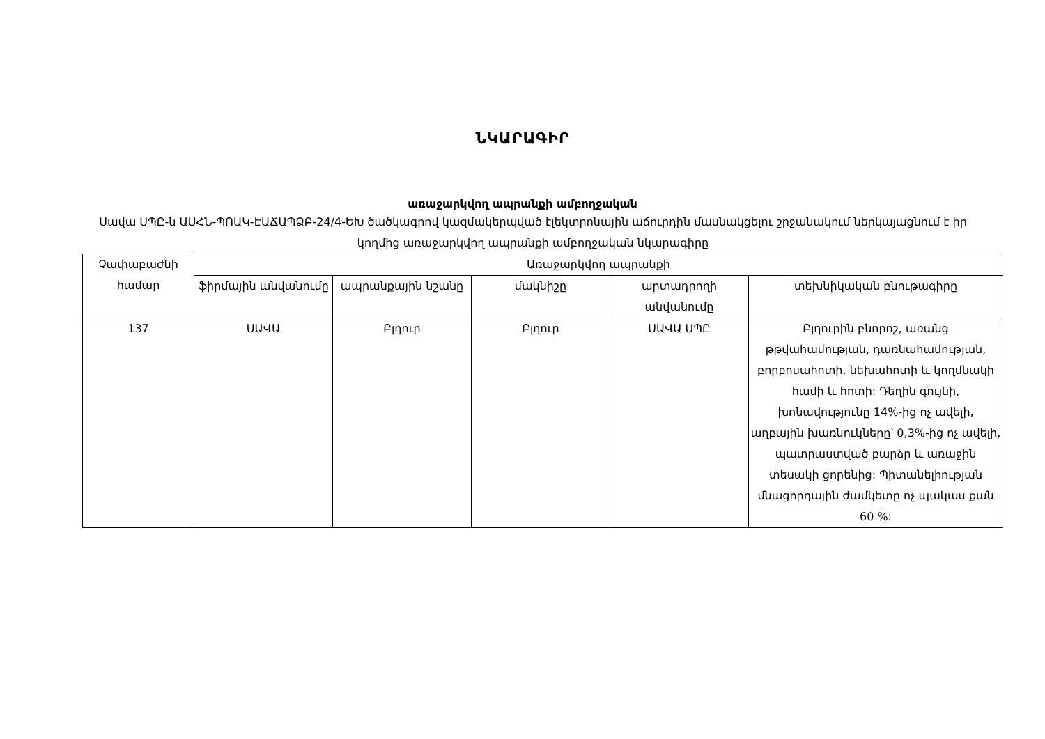ՆԿԱՐԱԳԻՐ
առաջարկվող ապրանքի ամբողջական
Սավա ՍՊԸ-ն ԱՍՀՆ-ՊՈԱԿ-ԷԱՃԱՊՁԲ-24/4-ԵԽ ծածկագրով կազմակերպված էլեկտրոնային աճուրդին մասնակցելու շրջանակում ներկայացնում է իր կողմից առաջարկվող ապրանքի ամբողջական նկարագիրը
| Չափաբաժնի համար | Առաջարկվող ապրանքի | | | | |
| --- | --- | --- | --- | --- | --- |
| | ֆիրմային անվանումը | ապրանքային նշանը | մակնիշը | արտադրողի անվանումը | տեխնիկական բնութագիրը |
| 137 | ՍԱՎԱ | Բլղուր | Բլղուր | ՍԱՎԱ ՍՊԸ | Բլղուրին բնորոշ, առանց թթվահամության, դառնահամության, բորբոսահոտի, նեխահոտի և կողմնակի համի և հոտի: Դեղին գույնի, խոնավությունը 14%-ից ոչ ավելի, աղբային խառնուկները՝ 0,3%-ից ոչ ավելի, պատրաստված բարձր և առաջին տեսակի ցորենից: Պիտանելիության մնացորդային ժամկետը ոչ պակաս քան 60 %: |